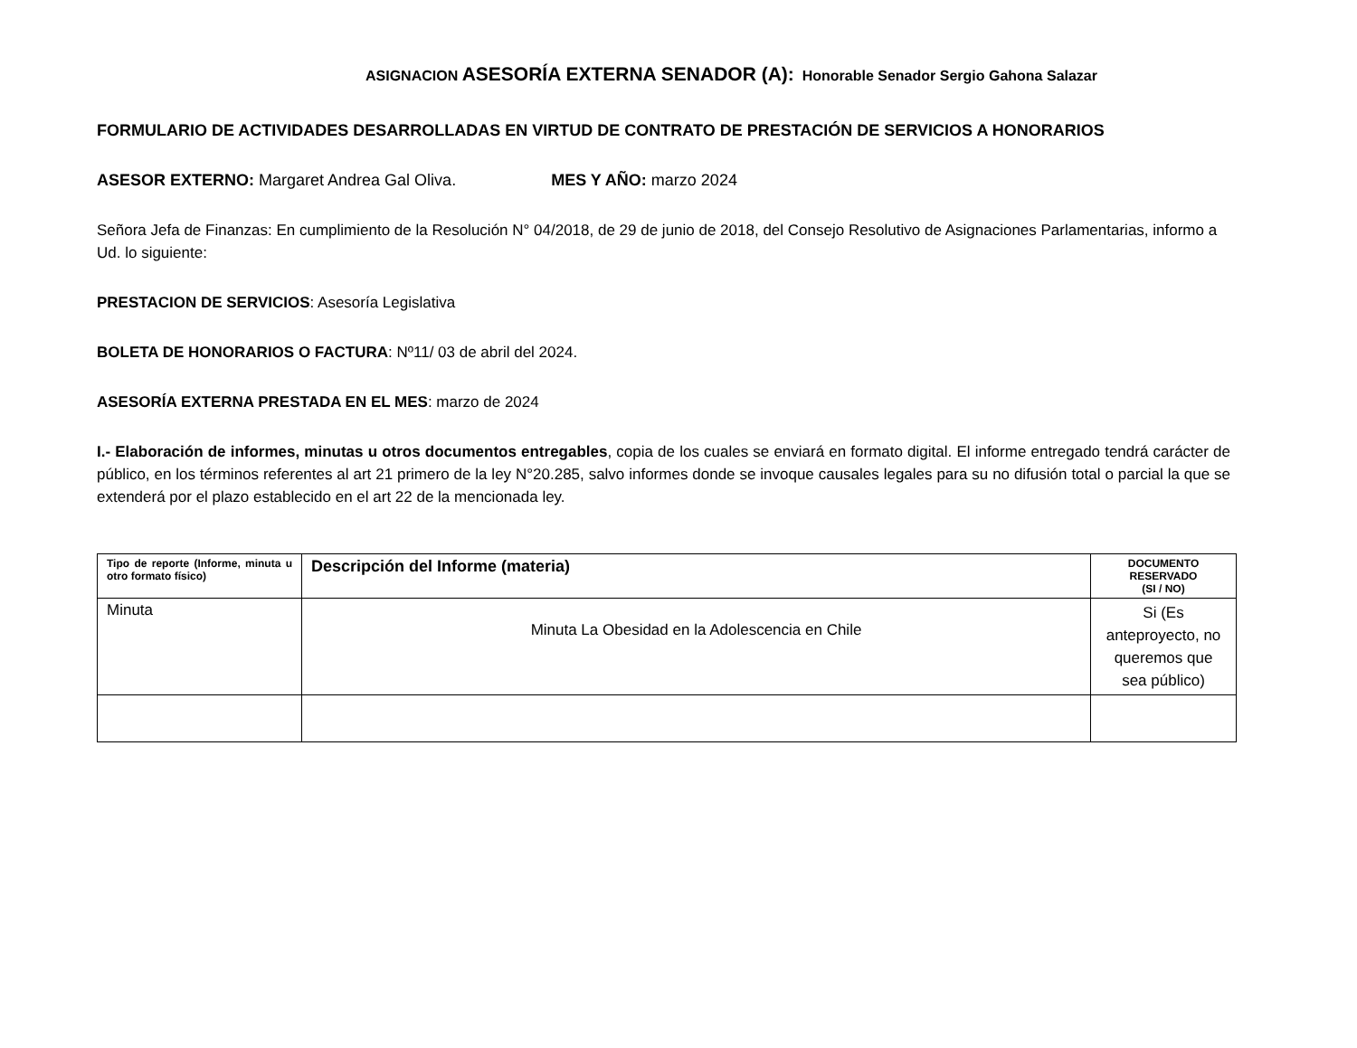ASIGNACION ASESORÍA EXTERNA SENADOR (A): Honorable Senador Sergio Gahona Salazar
FORMULARIO DE ACTIVIDADES DESARROLLADAS EN VIRTUD DE CONTRATO DE PRESTACIÓN DE SERVICIOS A HONORARIOS
ASESOR EXTERNO: Margaret Andrea Gal Oliva. MES Y AÑO: marzo 2024
Señora Jefa de Finanzas: En cumplimiento de la Resolución N° 04/2018, de 29 de junio de 2018, del Consejo Resolutivo de Asignaciones Parlamentarias, informo a Ud. lo siguiente:
PRESTACION DE SERVICIOS: Asesoría Legislativa
BOLETA DE HONORARIOS O FACTURA: Nº11/ 03 de abril del 2024.
ASESORÍA EXTERNA PRESTADA EN EL MES: marzo de 2024
I.- Elaboración de informes, minutas u otros documentos entregables, copia de los cuales se enviará en formato digital. El informe entregado tendrá carácter de público, en los términos referentes al art 21 primero de la ley N°20.285, salvo informes donde se invoque causales legales para su no difusión total o parcial la que se extenderá por el plazo establecido en el art 22 de la mencionada ley.
| Tipo de reporte (Informe, minuta u otro formato físico) | Descripción del Informe (materia) | DOCUMENTO RESERVADO (SI / NO) |
| --- | --- | --- |
| Minuta | Minuta La Obesidad en la Adolescencia en Chile | Si (Es anteproyecto, no queremos que sea público) |